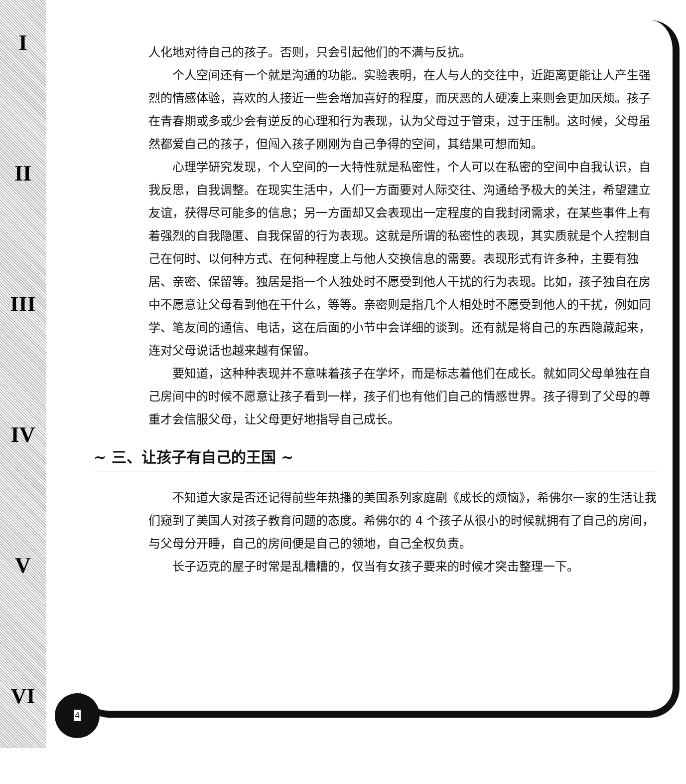I
II
III
IV
V
VI
人化地对待自己的孩子。否则，只会引起他们的不满与反抗。
个人空间还有一个就是沟通的功能。实验表明，在人与人的交往中，近距离更能让人产生强烈的情感体验，喜欢的人接近一些会增加喜好的程度，而厌恶的人硬凑上来则会更加厌烦。孩子在青春期或多或少会有逆反的心理和行为表现，认为父母过于管束，过于压制。这时候，父母虽然都爱自己的孩子，但闯入孩子刚刚为自己争得的空间，其结果可想而知。
心理学研究发现，个人空间的一大特性就是私密性，个人可以在私密的空间中自我认识，自我反思，自我调整。在现实生活中，人们一方面要对人际交往、沟通给予极大的关注，希望建立友谊，获得尽可能多的信息；另一方面却又会表现出一定程度的自我封闭需求，在某些事件上有着强烈的自我隐匿、自我保留的行为表现。这就是所谓的私密性的表现，其实质就是个人控制自己在何时、以何种方式、在何种程度上与他人交换信息的需要。表现形式有许多种，主要有独居、亲密、保留等。独居是指一个人独处时不愿受到他人干扰的行为表现。比如，孩子独自在房中不愿意让父母看到他在干什么，等等。亲密则是指几个人相处时不愿受到他人的干扰，例如同学、笔友间的通信、电话，这在后面的小节中会详细的谈到。还有就是将自己的东西隐藏起来，连对父母说话也越来越有保留。
要知道，这种种表现并不意味着孩子在学坏，而是标志着他们在成长。就如同父母单独在自己房间中的时候不愿意让孩子看到一样，孩子们也有他们自己的情感世界。孩子得到了父母的尊重才会信服父母，让父母更好地指导自己成长。
~ 三、让孩子有自己的王国 ~
不知道大家是否还记得前些年热播的美国系列家庭剧《成长的烦恼》，希佛尔一家的生活让我们窥到了美国人对孩子教育问题的态度。希佛尔的 4 个孩子从很小的时候就拥有了自己的房间，与父母分开睡，自己的房间便是自己的领地，自己全权负责。
长子迈克的屋子时常是乱糟糟的，仅当有女孩子要来的时候才突击整理一下。
4